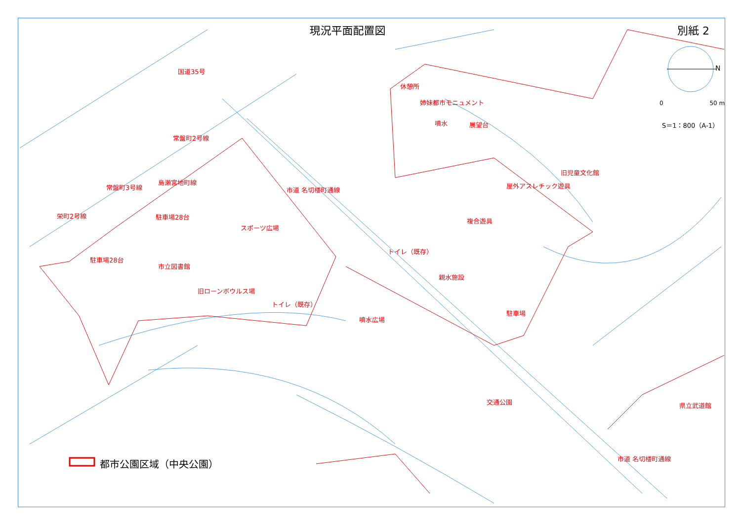現況平面配置図 別紙 2
N
0 50 m
S＝1：800（A-1）
国道35号
休憩所
姉妹都市モニュメント
噴水 展望台
常盤町2号線
旧児童文化館
屋外アスレチック遊具
島瀬宮地町線
常盤町3号線 市道 名切楼町通線
栄町2号線 駐車場28台
複合遊具
スポーツ広場
トイレ（既存）
駐車場28台
市立図書館
親水施設
旧ローンボウルス場
トイレ（既存）
駐車場
噴水広場
交通公園 県立武道館
市道 名切楼町通線
都市公園区域（中央公園）